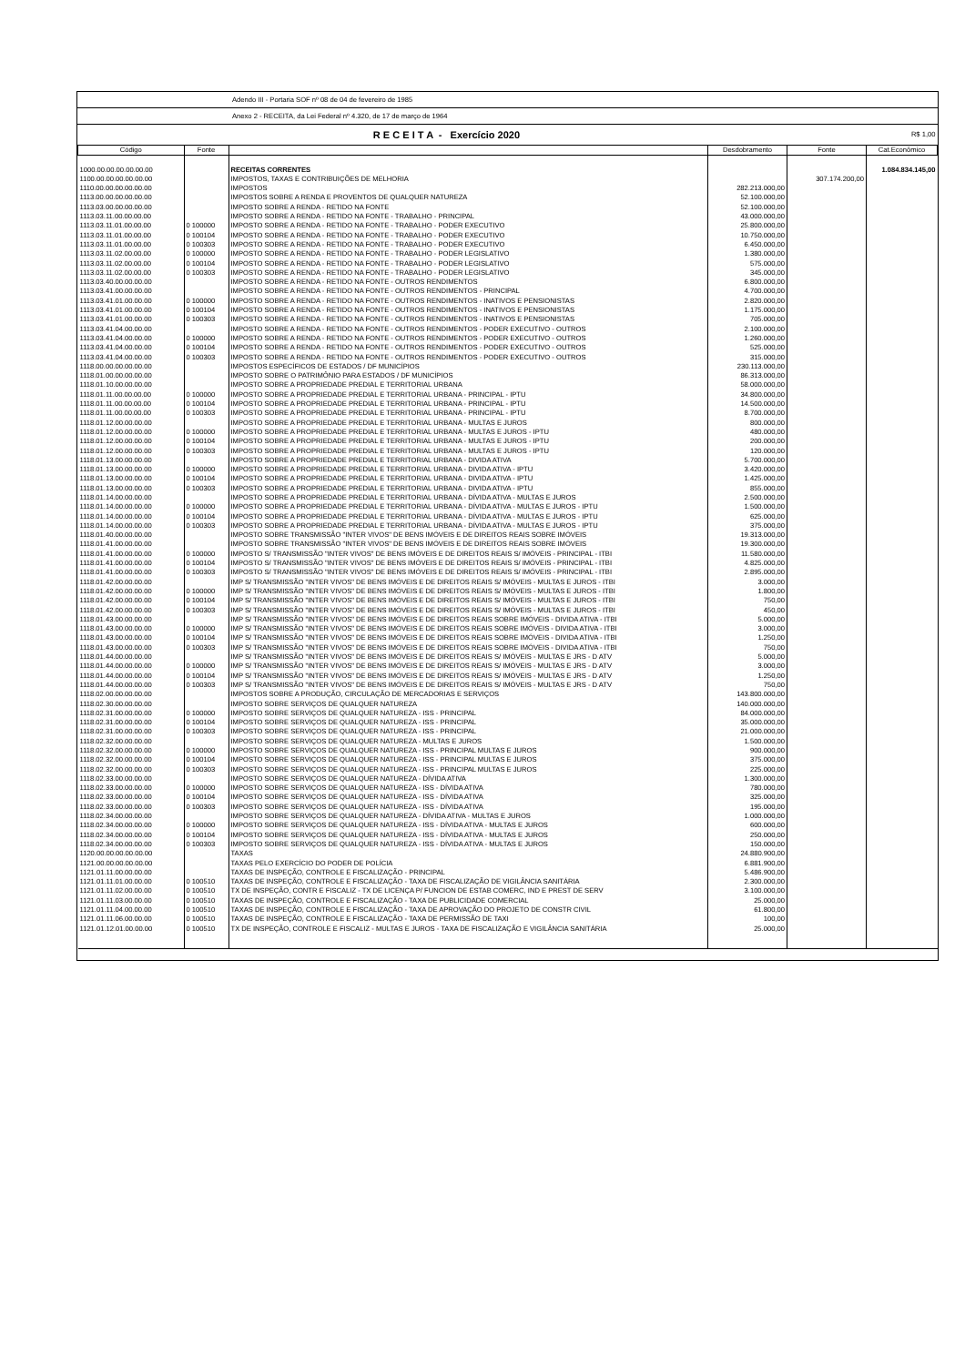Adendo III - Portaria SOF nº 08 de 04 de fevereiro de 1985
Anexo 2 - RECEITA, da Lei Federal nº 4.320, de 17 de março de 1964
| R E C E I T A - Exercício 2020 | | | | | R$ 1,00 |
| Código | Fonte | | Desdobramento | Fonte | Cat.Econômico |
| 1000.00.00.00.00.00.00 | | RECEITAS CORRENTES | | | 1.084.834.145,00 |
| 1100.00.00.00.00.00.00 | | IMPOSTOS, TAXAS E CONTRIBUIÇÕES DE MELHORIA | | 307.174.200,00 | |
| 1110.00.00.00.00.00.00 | | IMPOSTOS | 282.213.000,00 | | |
| 1113.00.00.00.00.00.00 | | IMPOSTOS SOBRE A RENDA E PROVENTOS DE QUALQUER NATUREZA | 52.100.000,00 | | |
| 1113.03.00.00.00.00.00 | | IMPOSTO SOBRE A RENDA - RETIDO NA FONTE | 52.100.000,00 | | |
| 1113.03.11.00.00.00.00 | | IMPOSTO SOBRE A RENDA - RETIDO NA FONTE - TRABALHO - PRINCIPAL | 43.000.000,00 | | |
| 1113.03.11.01.00.00.00 | 0 100000 | IMPOSTO SOBRE A RENDA - RETIDO NA FONTE - TRABALHO - PODER EXECUTIVO | 25.800.000,00 | | |
| 1113.03.11.01.00.00.00 | 0 100104 | IMPOSTO SOBRE A RENDA - RETIDO NA FONTE - TRABALHO - PODER EXECUTIVO | 10.750.000,00 | | |
| 1113.03.11.01.00.00.00 | 0 100303 | IMPOSTO SOBRE A RENDA - RETIDO NA FONTE - TRABALHO - PODER EXECUTIVO | 6.450.000,00 | | |
| 1113.03.11.02.00.00.00 | 0 100000 | IMPOSTO SOBRE A RENDA - RETIDO NA FONTE - TRABALHO - PODER LEGISLATIVO | 1.380.000,00 | | |
| 1113.03.11.02.00.00.00 | 0 100104 | IMPOSTO SOBRE A RENDA - RETIDO NA FONTE - TRABALHO - PODER LEGISLATIVO | 575.000,00 | | |
| 1113.03.11.02.00.00.00 | 0 100303 | IMPOSTO SOBRE A RENDA - RETIDO NA FONTE - TRABALHO - PODER LEGISLATIVO | 345.000,00 | | |
| 1113.03.40.00.00.00.00 | | IMPOSTO SOBRE A RENDA - RETIDO NA FONTE - OUTROS RENDIMENTOS | 6.800.000,00 | | |
| 1113.03.41.00.00.00.00 | | IMPOSTO SOBRE A RENDA - RETIDO NA FONTE - OUTROS RENDIMENTOS - PRINCIPAL | 4.700.000,00 | | |
| 1113.03.41.01.00.00.00 | 0 100000 | IMPOSTO SOBRE A RENDA - RETIDO NA FONTE - OUTROS RENDIMENTOS - INATIVOS E PENSIONISTAS | 2.820.000,00 | | |
| 1113.03.41.01.00.00.00 | 0 100104 | IMPOSTO SOBRE A RENDA - RETIDO NA FONTE - OUTROS RENDIMENTOS - INATIVOS E PENSIONISTAS | 1.175.000,00 | | |
| 1113.03.41.01.00.00.00 | 0 100303 | IMPOSTO SOBRE A RENDA - RETIDO NA FONTE - OUTROS RENDIMENTOS - INATIVOS E PENSIONISTAS | 705.000,00 | | |
| 1113.03.41.04.00.00.00 | | IMPOSTO SOBRE A RENDA - RETIDO NA FONTE - OUTROS RENDIMENTOS - PODER EXECUTIVO - OUTROS | 2.100.000,00 | | |
| 1113.03.41.04.00.00.00 | 0 100000 | IMPOSTO SOBRE A RENDA - RETIDO NA FONTE - OUTROS RENDIMENTOS - PODER EXECUTIVO - OUTROS | 1.260.000,00 | | |
| 1113.03.41.04.00.00.00 | 0 100104 | IMPOSTO SOBRE A RENDA - RETIDO NA FONTE - OUTROS RENDIMENTOS - PODER EXECUTIVO - OUTROS | 525.000,00 | | |
| 1113.03.41.04.00.00.00 | 0 100303 | IMPOSTO SOBRE A RENDA - RETIDO NA FONTE - OUTROS RENDIMENTOS - PODER EXECUTIVO - OUTROS | 315.000,00 | | |
| 1118.00.00.00.00.00.00 | | IMPOSTOS ESPECÍFICOS DE ESTADOS / DF MUNICÍPIOS | 230.113.000,00 | | |
| 1118.01.00.00.00.00.00 | | IMPOSTO SOBRE O PATRIMÔNIO PARA ESTADOS / DF MUNICÍPIOS | 86.313.000,00 | | |
| 1118.01.10.00.00.00.00 | | IMPOSTO SOBRE A PROPRIEDADE PREDIAL E TERRITORIAL URBANA | 58.000.000,00 | | |
| 1118.01.11.00.00.00.00 | 0 100000 | IMPOSTO SOBRE A PROPRIEDADE PREDIAL E TERRITORIAL URBANA - PRINCIPAL - IPTU | 34.800.000,00 | | |
| 1118.01.11.00.00.00.00 | 0 100104 | IMPOSTO SOBRE A PROPRIEDADE PREDIAL E TERRITORIAL URBANA - PRINCIPAL - IPTU | 14.500.000,00 | | |
| 1118.01.11.00.00.00.00 | 0 100303 | IMPOSTO SOBRE A PROPRIEDADE PREDIAL E TERRITORIAL URBANA - PRINCIPAL - IPTU | 8.700.000,00 | | |
| 1118.01.12.00.00.00.00 | | IMPOSTO SOBRE A PROPRIEDADE PREDIAL E TERRITORIAL URBANA - MULTAS E JUROS | 800.000,00 | | |
| 1118.01.12.00.00.00.00 | 0 100000 | IMPOSTO SOBRE A PROPRIEDADE PREDIAL E TERRITORIAL URBANA - MULTAS E JUROS - IPTU | 480.000,00 | | |
| 1118.01.12.00.00.00.00 | 0 100104 | IMPOSTO SOBRE A PROPRIEDADE PREDIAL E TERRITORIAL URBANA - MULTAS E JUROS - IPTU | 200.000,00 | | |
| 1118.01.12.00.00.00.00 | 0 100303 | IMPOSTO SOBRE A PROPRIEDADE PREDIAL E TERRITORIAL URBANA - MULTAS E JUROS - IPTU | 120.000,00 | | |
| 1118.01.13.00.00.00.00 | | IMPOSTO SOBRE A PROPRIEDADE PREDIAL E TERRITORIAL URBANA - DIVIDA ATIVA | 5.700.000,00 | | |
| 1118.01.13.00.00.00.00 | 0 100000 | IMPOSTO SOBRE A PROPRIEDADE PREDIAL E TERRITORIAL URBANA - DIVIDA ATIVA - IPTU | 3.420.000,00 | | |
| 1118.01.13.00.00.00.00 | 0 100104 | IMPOSTO SOBRE A PROPRIEDADE PREDIAL E TERRITORIAL URBANA - DIVIDA ATIVA - IPTU | 1.425.000,00 | | |
| 1118.01.13.00.00.00.00 | 0 100303 | IMPOSTO SOBRE A PROPRIEDADE PREDIAL E TERRITORIAL URBANA - DIVIDA ATIVA - IPTU | 855.000,00 | | |
| 1118.01.14.00.00.00.00 | | IMPOSTO SOBRE A PROPRIEDADE PREDIAL E TERRITORIAL URBANA - DÍVIDA ATIVA - MULTAS E JUROS | 2.500.000,00 | | |
| 1118.01.14.00.00.00.00 | 0 100000 | IMPOSTO SOBRE A PROPRIEDADE PREDIAL E TERRITORIAL URBANA - DÍVIDA ATIVA - MULTAS E JUROS - IPTU | 1.500.000,00 | | |
| 1118.01.14.00.00.00.00 | 0 100104 | IMPOSTO SOBRE A PROPRIEDADE PREDIAL E TERRITORIAL URBANA - DÍVIDA ATIVA - MULTAS E JUROS - IPTU | 625.000,00 | | |
| 1118.01.14.00.00.00.00 | 0 100303 | IMPOSTO SOBRE A PROPRIEDADE PREDIAL E TERRITORIAL URBANA - DÍVIDA ATIVA - MULTAS E JUROS - IPTU | 375.000,00 | | |
| 1118.01.40.00.00.00.00 | | IMPOSTO SOBRE TRANSMISSÃO "INTER VIVOS" DE BENS IMÓVEIS E DE DIREITOS REAIS SOBRE IMÓVEIS | 19.313.000,00 | | |
| 1118.01.41.00.00.00.00 | | IMPOSTO SOBRE TRANSMISSÃO "INTER VIVOS" DE BENS IMÓVEIS E DE DIREITOS REAIS SOBRE IMÓVEIS | 19.300.000,00 | | |
| 1118.01.41.00.00.00.00 | 0 100000 | IMPOSTO S/ TRANSMISSÃO "INTER VIVOS" DE BENS IMÓVEIS E DE DIREITOS REAIS S/ IMÓVEIS - PRINCIPAL - ITBI | 11.580.000,00 | | |
| 1118.01.41.00.00.00.00 | 0 100104 | IMPOSTO S/ TRANSMISSÃO "INTER VIVOS" DE BENS IMÓVEIS E DE DIREITOS REAIS S/ IMÓVEIS - PRINCIPAL - ITBI | 4.825.000,00 | | |
| 1118.01.41.00.00.00.00 | 0 100303 | IMPOSTO S/ TRANSMISSÃO "INTER VIVOS" DE BENS IMÓVEIS E DE DIREITOS REAIS S/ IMÓVEIS - PRINCIPAL - ITBI | 2.895.000,00 | | |
| 1118.01.42.00.00.00.00 | | IMP S/ TRANSMISSÃO "INTER VIVOS" DE BENS IMÓVEIS E DE DIREITOS REAIS S/ IMÓVEIS - MULTAS E JUROS - ITBI | 3.000,00 | | |
| 1118.01.42.00.00.00.00 | 0 100000 | IMP S/ TRANSMISSÃO "INTER VIVOS" DE BENS IMÓVEIS E DE DIREITOS REAIS S/ IMÓVEIS - MULTAS E JUROS - ITBI | 1.800,00 | | |
| 1118.01.42.00.00.00.00 | 0 100104 | IMP S/ TRANSMISSÃO "INTER VIVOS" DE BENS IMÓVEIS E DE DIREITOS REAIS S/ IMÓVEIS - MULTAS E JUROS - ITBI | 750,00 | | |
| 1118.01.42.00.00.00.00 | 0 100303 | IMP S/ TRANSMISSÃO "INTER VIVOS" DE BENS IMÓVEIS E DE DIREITOS REAIS S/ IMÓVEIS - MULTAS E JUROS - ITBI | 450,00 | | |
| 1118.01.43.00.00.00.00 | | IMP S/ TRANSMISSÃO "INTER VIVOS" DE BENS IMÓVEIS E DE DIREITOS REAIS SOBRE IMÓVEIS - DIVIDA ATIVA - ITBI | 5.000,00 | | |
| 1118.01.43.00.00.00.00 | 0 100000 | IMP S/ TRANSMISSÃO "INTER VIVOS" DE BENS IMÓVEIS E DE DIREITOS REAIS SOBRE IMÓVEIS - DIVIDA ATIVA - ITBI | 3.000,00 | | |
| 1118.01.43.00.00.00.00 | 0 100104 | IMP S/ TRANSMISSÃO "INTER VIVOS" DE BENS IMÓVEIS E DE DIREITOS REAIS SOBRE IMÓVEIS - DIVIDA ATIVA - ITBI | 1.250,00 | | |
| 1118.01.43.00.00.00.00 | 0 100303 | IMP S/ TRANSMISSÃO "INTER VIVOS" DE BENS IMÓVEIS E DE DIREITOS REAIS SOBRE IMÓVEIS - DIVIDA ATIVA - ITBI | 750,00 | | |
| 1118.01.44.00.00.00.00 | | IMP S/ TRANSMISSÃO "INTER VIVOS" DE BENS IMÓVEIS E DE DIREITOS REAIS S/ IMÓVEIS - MULTAS E JRS - D ATV | 5.000,00 | | |
| 1118.01.44.00.00.00.00 | 0 100000 | IMP S/ TRANSMISSÃO "INTER VIVOS" DE BENS IMÓVEIS E DE DIREITOS REAIS S/ IMÓVEIS - MULTAS E JRS - D ATV | 3.000,00 | | |
| 1118.01.44.00.00.00.00 | 0 100104 | IMP S/ TRANSMISSÃO "INTER VIVOS" DE BENS IMÓVEIS E DE DIREITOS REAIS S/ IMÓVEIS - MULTAS E JRS - D ATV | 1.250,00 | | |
| 1118.01.44.00.00.00.00 | 0 100303 | IMP S/ TRANSMISSÃO "INTER VIVOS" DE BENS IMÓVEIS E DE DIREITOS REAIS S/ IMÓVEIS - MULTAS E JRS - D ATV | 750,00 | | |
| 1118.02.00.00.00.00.00 | | IMPOSTOS SOBRE A PRODUÇÃO, CIRCULAÇÃO DE MERCADORIAS E SERVIÇOS | 143.800.000,00 | | |
| 1118.02.30.00.00.00.00 | | IMPOSTO SOBRE SERVIÇOS DE QUALQUER NATUREZA | 140.000.000,00 | | |
| 1118.02.31.00.00.00.00 | 0 100000 | IMPOSTO SOBRE SERVIÇOS DE QUALQUER NATUREZA - ISS - PRINCIPAL | 84.000.000,00 | | |
| 1118.02.31.00.00.00.00 | 0 100104 | IMPOSTO SOBRE SERVIÇOS DE QUALQUER NATUREZA - ISS - PRINCIPAL | 35.000.000,00 | | |
| 1118.02.31.00.00.00.00 | 0 100303 | IMPOSTO SOBRE SERVIÇOS DE QUALQUER NATUREZA - ISS - PRINCIPAL | 21.000.000,00 | | |
| 1118.02.32.00.00.00.00 | | IMPOSTO SOBRE SERVIÇOS DE QUALQUER NATUREZA - MULTAS E JUROS | 1.500.000,00 | | |
| 1118.02.32.00.00.00.00 | 0 100000 | IMPOSTO SOBRE SERVIÇOS DE QUALQUER NATUREZA - ISS - PRINCIPAL MULTAS E JUROS | 900.000,00 | | |
| 1118.02.32.00.00.00.00 | 0 100104 | IMPOSTO SOBRE SERVIÇOS DE QUALQUER NATUREZA - ISS - PRINCIPAL MULTAS E JUROS | 375.000,00 | | |
| 1118.02.32.00.00.00.00 | 0 100303 | IMPOSTO SOBRE SERVIÇOS DE QUALQUER NATUREZA - ISS - PRINCIPAL MULTAS E JUROS | 225.000,00 | | |
| 1118.02.33.00.00.00.00 | | IMPOSTO SOBRE SERVIÇOS DE QUALQUER NATUREZA - DÍVIDA ATIVA | 1.300.000,00 | | |
| 1118.02.33.00.00.00.00 | 0 100000 | IMPOSTO SOBRE SERVIÇOS DE QUALQUER NATUREZA - ISS - DÍVIDA ATIVA | 780.000,00 | | |
| 1118.02.33.00.00.00.00 | 0 100104 | IMPOSTO SOBRE SERVIÇOS DE QUALQUER NATUREZA - ISS - DÍVIDA ATIVA | 325.000,00 | | |
| 1118.02.33.00.00.00.00 | 0 100303 | IMPOSTO SOBRE SERVIÇOS DE QUALQUER NATUREZA - ISS - DÍVIDA ATIVA | 195.000,00 | | |
| 1118.02.34.00.00.00.00 | | IMPOSTO SOBRE SERVIÇOS DE QUALQUER NATUREZA - DÍVIDA ATIVA - MULTAS E JUROS | 1.000.000,00 | | |
| 1118.02.34.00.00.00.00 | 0 100000 | IMPOSTO SOBRE SERVIÇOS DE QUALQUER NATUREZA - ISS - DÍVIDA ATIVA - MULTAS E JUROS | 600.000,00 | | |
| 1118.02.34.00.00.00.00 | 0 100104 | IMPOSTO SOBRE SERVIÇOS DE QUALQUER NATUREZA - ISS - DÍVIDA ATIVA - MULTAS E JUROS | 250.000,00 | | |
| 1118.02.34.00.00.00.00 | 0 100303 | IMPOSTO SOBRE SERVIÇOS DE QUALQUER NATUREZA - ISS - DÍVIDA ATIVA - MULTAS E JUROS | 150.000,00 | | |
| 1120.00.00.00.00.00.00 | | TAXAS | 24.880.900,00 | | |
| 1121.00.00.00.00.00.00 | | TAXAS PELO EXERCÍCIO DO PODER DE POLÍCIA | 6.881.900,00 | | |
| 1121.01.11.00.00.00.00 | | TAXAS DE INSPEÇÃO, CONTROLE E FISCALIZAÇÃO - PRINCIPAL | 5.486.900,00 | | |
| 1121.01.11.01.00.00.00 | 0 100510 | TAXAS DE INSPEÇÃO, CONTROLE E FISCALIZAÇÃO - TAXA DE FISCALIZAÇÃO DE VIGILÂNCIA SANITÁRIA | 2.300.000,00 | | |
| 1121.01.11.02.00.00.00 | 0 100510 | TX DE INSPEÇÃO, CONTR E FISCALIZ - TX DE LICENÇA P/ FUNCION DE ESTAB COMERC, IND E PREST DE SERV | 3.100.000,00 | | |
| 1121.01.11.03.00.00.00 | 0 100510 | TAXAS DE INSPEÇÃO, CONTROLE E FISCALIZAÇÃO - TAXA DE PUBLICIDADE COMERCIAL | 25.000,00 | | |
| 1121.01.11.04.00.00.00 | 0 100510 | TAXAS DE INSPEÇÃO, CONTROLE E FISCALIZAÇÃO - TAXA DE APROVAÇÃO DO PROJETO DE CONSTR CIVIL | 61.800,00 | | |
| 1121.01.11.06.00.00.00 | 0 100510 | TAXAS DE INSPEÇÃO, CONTROLE E FISCALIZAÇÃO - TAXA DE PERMISSÃO DE TAXI | 100,00 | | |
| 1121.01.12.01.00.00.00 | 0 100510 | TX DE INSPEÇÃO, CONTROLE E FISCALIZ - MULTAS E JUROS - TAXA DE FISCALIZAÇÃO E VIGILÂNCIA SANITÁRIA | 25.000,00 | | |